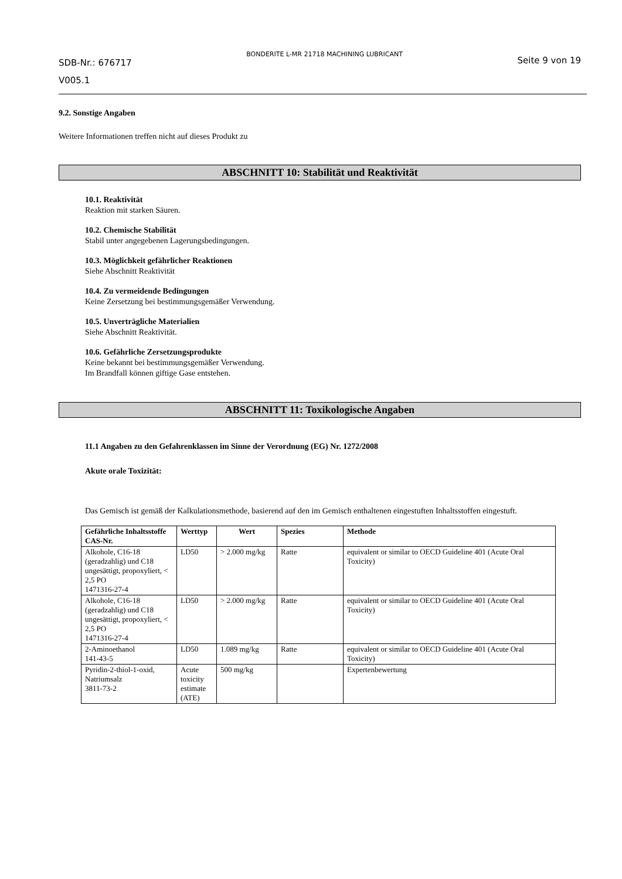SDB-Nr.: 676717
V005.1
BONDERITE L-MR 21718 MACHINING LUBRICANT
Seite 9 von 19
9.2. Sonstige Angaben
Weitere Informationen treffen nicht auf dieses Produkt zu
ABSCHNITT 10: Stabilität und Reaktivität
10.1. Reaktivität
Reaktion mit starken Säuren.
10.2. Chemische Stabilität
Stabil unter angegebenen Lagerungsbedingungen.
10.3. Möglichkeit gefährlicher Reaktionen
Siehe Abschnitt Reaktivität
10.4. Zu vermeidende Bedingungen
Keine Zersetzung bei bestimmungsgemäßer Verwendung.
10.5. Unverträgliche Materialien
Siehe Abschnitt Reaktivität.
10.6. Gefährliche Zersetzungsprodukte
Keine bekannt bei bestimmungsgemäßer Verwendung.
Im Brandfall können giftige Gase entstehen.
ABSCHNITT 11: Toxikologische Angaben
11.1 Angaben zu den Gefahrenklassen im Sinne der Verordnung (EG) Nr. 1272/2008
Akute orale Toxizität:
Das Gemisch ist gemäß der Kalkulationsmethode, basierend auf den im Gemisch enthaltenen eingestuften Inhaltsstoffen eingestuft.
| Gefährliche Inhaltsstoffe CAS-Nr. | Werttyp | Wert | Spezies | Methode |
| --- | --- | --- | --- | --- |
| Alkohole, C16-18 (geradzahlig) und C18 ungesättigt, propoxyliert, < 2,5 PO 1471316-27-4 | LD50 | > 2.000 mg/kg | Ratte | equivalent or similar to OECD Guideline 401 (Acute Oral Toxicity) |
| Alkohole, C16-18 (geradzahlig) und C18 ungesättigt, propoxyliert, < 2,5 PO 1471316-27-4 | LD50 | > 2.000 mg/kg | Ratte | equivalent or similar to OECD Guideline 401 (Acute Oral Toxicity) |
| 2-Aminoethanol 141-43-5 | LD50 | 1.089 mg/kg | Ratte | equivalent or similar to OECD Guideline 401 (Acute Oral Toxicity) |
| Pyridin-2-thiol-1-oxid, Natriumsalz 3811-73-2 | Acute toxicity estimate (ATE) | 500 mg/kg | | Expertenbewertung |